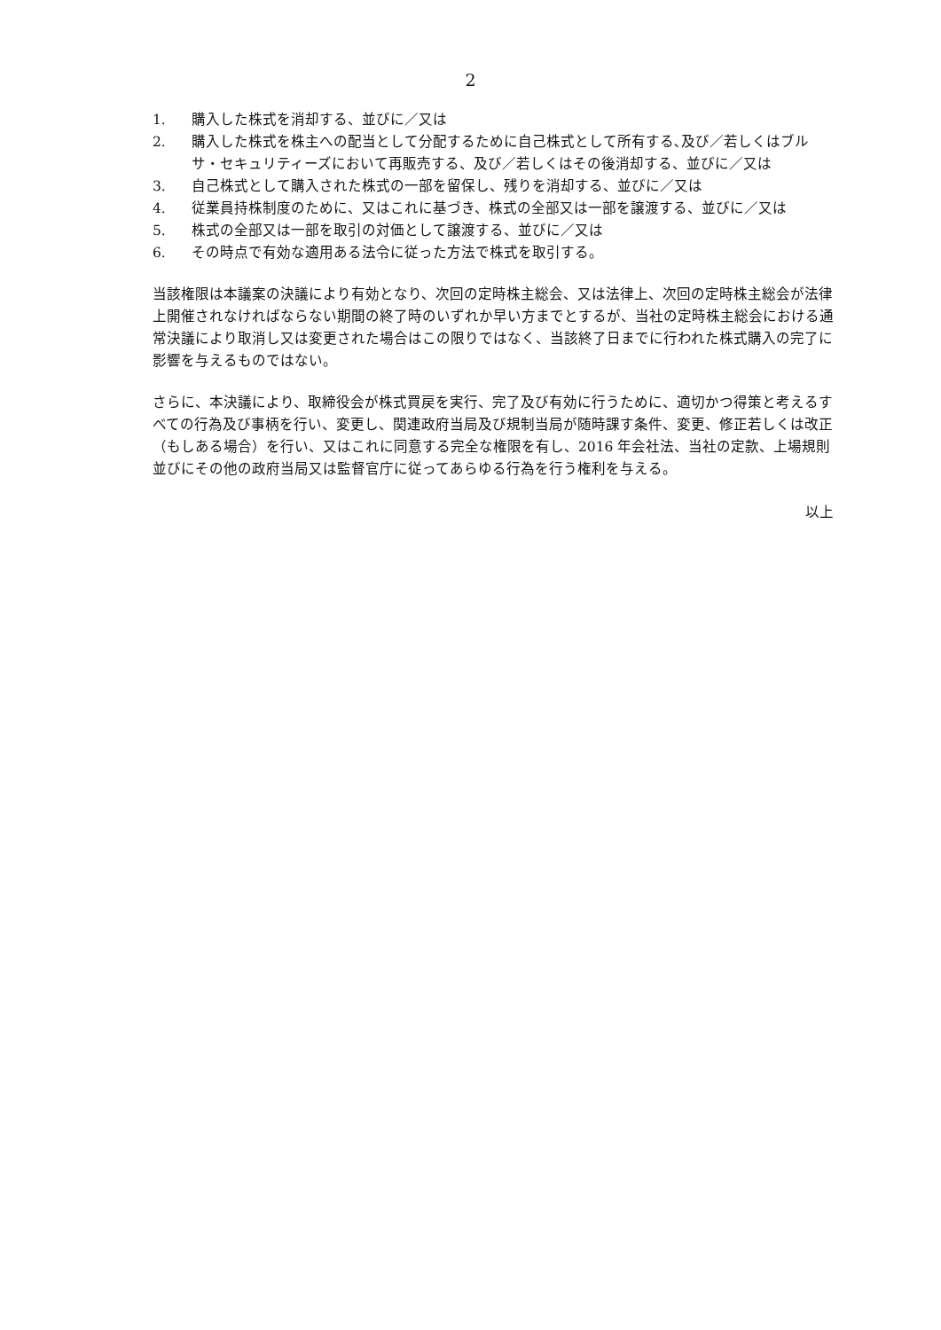2
1. 購入した株式を消却する、並びに／又は
2. 購入した株式を株主への配当として分配するために自己株式として所有する､及び／若しくはブルサ・セキュリティーズにおいて再販売する、及び／若しくはその後消却する、並びに／又は
3. 自己株式として購入された株式の一部を留保し、残りを消却する、並びに／又は
4. 従業員持株制度のために、又はこれに基づき、株式の全部又は一部を譲渡する、並びに／又は
5. 株式の全部又は一部を取引の対価として譲渡する、並びに／又は
6. その時点で有効な適用ある法令に従った方法で株式を取引する。
当該権限は本議案の決議により有効となり、次回の定時株主総会、又は法律上、次回の定時株主総会が法律上開催されなければならない期間の終了時のいずれか早い方までとするが、当社の定時株主総会における通常決議により取消し又は変更された場合はこの限りではなく、当該終了日までに行われた株式購入の完了に影響を与えるものではない。
さらに、本決議により、取締役会が株式買戻を実行、完了及び有効に行うために、適切かつ得策と考えるすべての行為及び事柄を行い、変更し、関連政府当局及び規制当局が随時課す条件、変更、修正若しくは改正（もしある場合）を行い、又はこれに同意する完全な権限を有し、2016 年会社法、当社の定款、上場規則並びにその他の政府当局又は監督官庁に従ってあらゆる行為を行う権利を与える。
以上